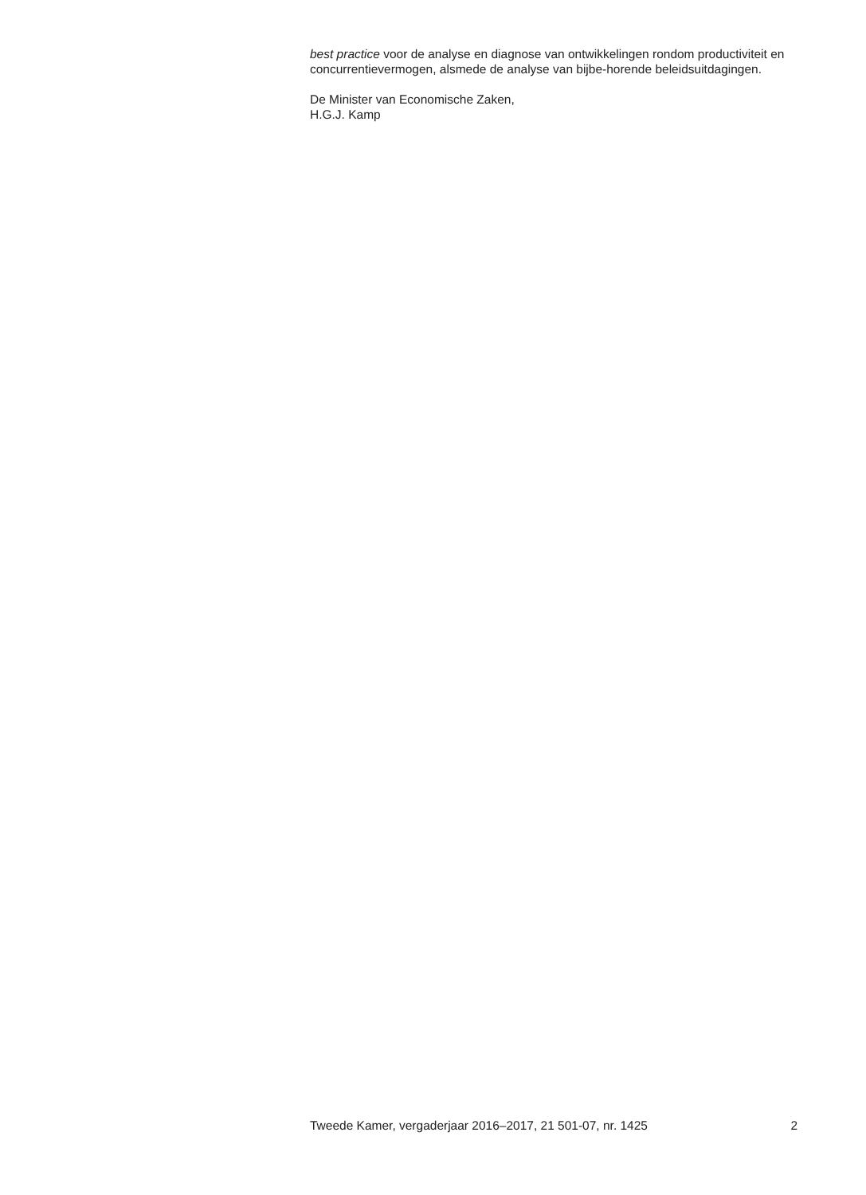best practice voor de analyse en diagnose van ontwikkelingen rondom productiviteit en concurrentievermogen, alsmede de analyse van bijbe-horende beleidsuitdagingen.
De Minister van Economische Zaken,
H.G.J. Kamp
Tweede Kamer, vergaderjaar 2016–2017, 21 501-07, nr. 1425 2